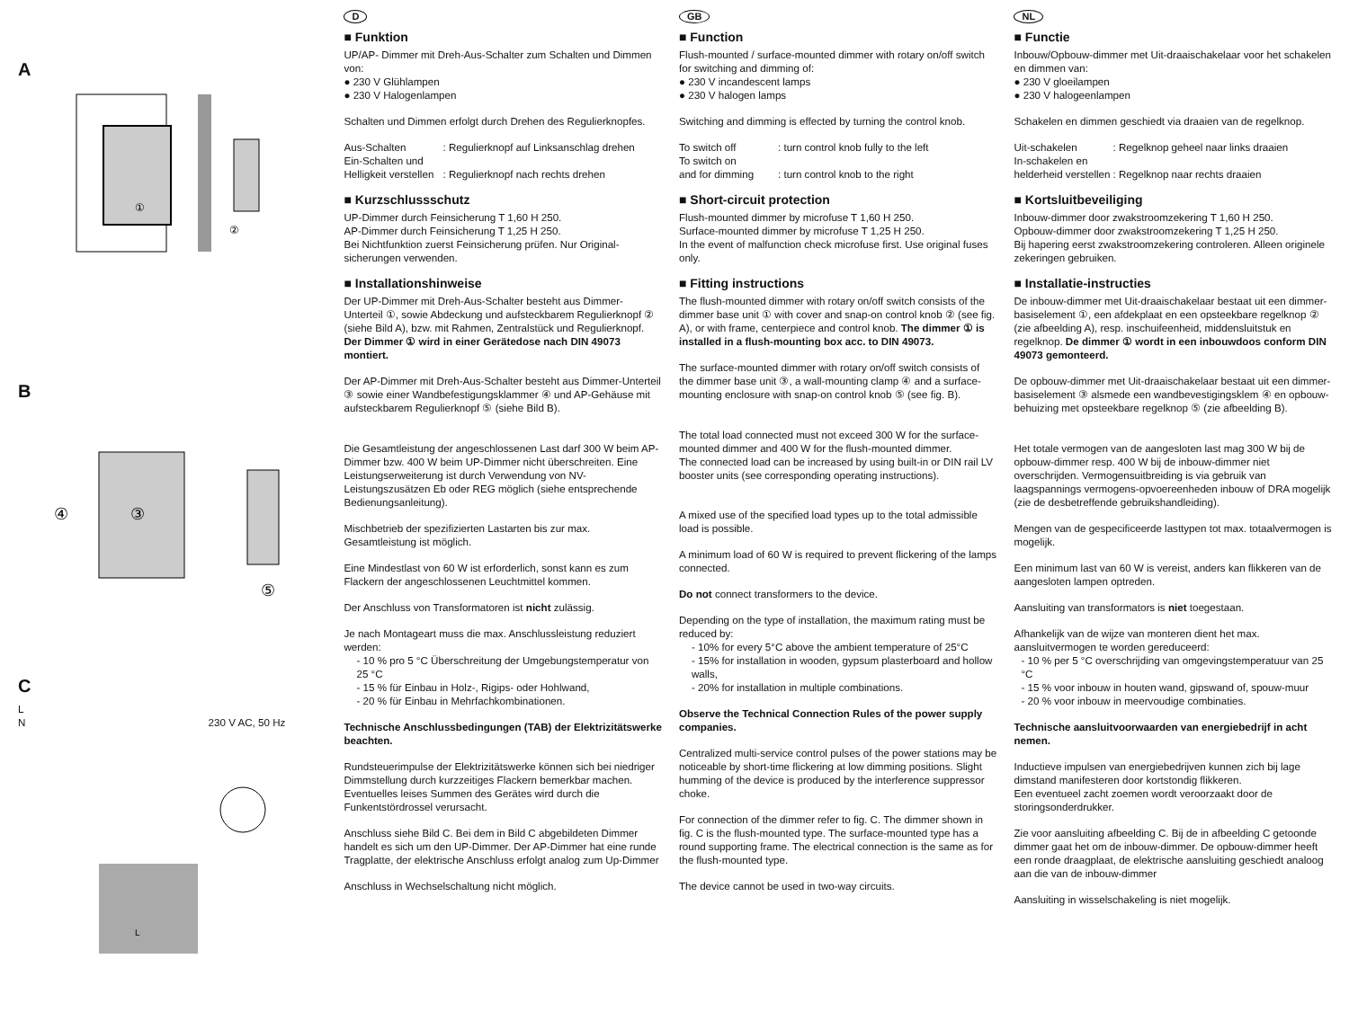A
①
②
B
③
④
⑤
C
L
N 230 V AC, 50 Hz
L
D
■ Funktion
UP/AP- Dimmer mit Dreh-Aus-Schalter zum Schalten und Dimmen von:
● 230 V Glühlampen
● 230 V Halogenlampen
Schalten und Dimmen erfolgt durch Drehen des Regulierknopfes.
Aus-Schalten : Regulierknopf auf Linksanschlag drehen
Ein-Schalten und
Helligkeit verstellen : Regulierknopf nach rechts drehen
■ Kurzschlussschutz
UP-Dimmer durch Feinsicherung T 1,60 H 250.
AP-Dimmer durch Feinsicherung T 1,25 H 250.
Bei Nichtfunktion zuerst Feinsicherung prüfen. Nur Original-sicherungen verwenden.
■ Installationshinweise
Der UP-Dimmer mit Dreh-Aus-Schalter besteht aus Dimmer-Unterteil ①, sowie Abdeckung und aufsteckbarem Regulierknopf ② (siehe Bild A), bzw. mit Rahmen, Zentralstück und Regulierknopf. Der Dimmer ① wird in einer Gerätedose nach DIN 49073 montiert.
Der AP-Dimmer mit Dreh-Aus-Schalter besteht aus Dimmer-Unterteil ③ sowie einer Wandbefestigungsklammer ④ und AP-Gehäuse mit aufsteckbarem Regulierknopf ⑤ (siehe Bild B).
Die Gesamtleistung der angeschlossenen Last darf 300 W beim AP-Dimmer bzw. 400 W beim UP-Dimmer nicht überschreiten. Eine Leistungserweiterung ist durch Verwendung von NV-Leistungszusätzen Eb oder REG möglich (siehe entsprechende Bedienungsanleitung).
Mischbetrieb der spezifizierten Lastarten bis zur max. Gesamtleistung ist möglich.
Eine Mindestlast von 60 W ist erforderlich, sonst kann es zum Flackern der angeschlossenen Leuchtmittel kommen.
Der Anschluss von Transformatoren ist nicht zulässig.
Je nach Montageart muss die max. Anschlussleistung reduziert werden:
- 10 % pro 5 °C Überschreitung der Umgebungstemperatur von 25 °C
- 15 % für Einbau in Holz-, Rigips- oder Hohlwand,
- 20 % für Einbau in Mehrfachkombinationen.
Technische Anschlussbedingungen (TAB) der Elektrizitätswerke beachten.
Rundsteuerimpulse der Elektrizitätswerke können sich bei niedriger Dimmstellung durch kurzzeitiges Flackern bemerkbar machen. Eventuelles leises Summen des Gerätes wird durch die Funkentstördrossel verursacht.
Anschluss siehe Bild C. Bei dem in Bild C abgebildeten Dimmer handelt es sich um den UP-Dimmer. Der AP-Dimmer hat eine runde Tragplatte, der elektrische Anschluss erfolgt analog zum Up-Dimmer
Anschluss in Wechselschaltung nicht möglich.
GB
■ Function
Flush-mounted / surface-mounted dimmer with rotary on/off switch for switching and dimming of:
● 230 V incandescent lamps
● 230 V halogen lamps
Switching and dimming is effected by turning the control knob.
To switch off : turn control knob fully to the left
To switch on
and for dimming : turn control knob to the right
■ Short-circuit protection
Flush-mounted dimmer by microfuse T 1,60 H 250.
Surface-mounted dimmer by microfuse T 1,25 H 250.
In the event of malfunction check microfuse first. Use original fuses only.
■ Fitting instructions
The flush-mounted dimmer with rotary on/off switch consists of the dimmer base unit ① with cover and snap-on control knob ② (see fig. A), or with frame, centerpiece and control knob. The dimmer ① is installed in a flush-mounting box acc. to DIN 49073.
The surface-mounted dimmer with rotary on/off switch consists of the dimmer base unit ③, a wall-mounting clamp ④ and a surface-mounting enclosure with snap-on control knob ⑤ (see fig. B).
The total load connected must not exceed 300 W for the surface-mounted dimmer and 400 W for the flush-mounted dimmer.
The connected load can be increased by using built-in or DIN rail LV booster units (see corresponding operating instructions).
A mixed use of the specified load types up to the total admissible load is possible.
A minimum load of 60 W is required to prevent flickering of the lamps connected.
Do not connect transformers to the device.
Depending on the type of installation, the maximum rating must be reduced by:
- 10% for every 5°C above the ambient temperature of 25°C
- 15% for installation in wooden, gypsum plasterboard and hollow walls,
- 20% for installation in multiple combinations.
Observe the Technical Connection Rules of the power supply companies.
Centralized multi-service control pulses of the power stations may be noticeable by short-time flickering at low dimming positions. Slight humming of the device is produced by the interference suppressor choke.
For connection of the dimmer refer to fig. C. The dimmer shown in fig. C is the flush-mounted type. The surface-mounted type has a round supporting frame. The electrical connection is the same as for the flush-mounted type.
The device cannot be used in two-way circuits.
NL
■ Functie
Inbouw/Opbouw-dimmer met Uit-draaischakelaar voor het schakelen en dimmen van:
● 230 V gloeilampen
● 230 V halogeenlampen
Schakelen en dimmen geschiedt via draaien van de regelknop.
Uit-schakelen : Regelknop geheel naar links draaien
In-schakelen en
helderheid verstellen : Regelknop naar rechts draaien
■ Kortsluitbeveiliging
Inbouw-dimmer door zwakstroomzekering T 1,60 H 250.
Opbouw-dimmer door zwakstroomzekering T 1,25 H 250.
Bij hapering eerst zwakstroomzekering controleren. Alleen originele zekeringen gebruiken.
■ Installatie-instructies
De inbouw-dimmer met Uit-draaischakelaar bestaat uit een dimmer-basiselement ①, een afdekplaat en een opsteekbare regelknop ② (zie afbeelding A), resp. inschuifeenheid, middensluitstuk en regelknop. De dimmer ① wordt in een inbouwdoos conform DIN 49073 gemonteerd.
De opbouw-dimmer met Uit-draaischakelaar bestaat uit een dimmer-basiselement ③ alsmede een wandbevestigingsklem ④ en opbouw-behuizing met opsteekbare regelknop ⑤ (zie afbeelding B).
Het totale vermogen van de aangesloten last mag 300 W bij de opbouw-dimmer resp. 400 W bij de inbouw-dimmer niet overschrijden. Vermogensuitbreiding is via gebruik van laagspannings vermogens-opvoereenheden inbouw of DRA mogelijk (zie de desbetreffende gebruikshandleiding).
Mengen van de gespecificeerde lasttypen tot max. totaalvermogen is mogelijk.
Een minimum last van 60 W is vereist, anders kan flikkeren van de aangesloten lampen optreden.
Aansluiting van transformators is niet toegestaan.
Afhankelijk van de wijze van monteren dient het max. aansluitvermogen te worden gereduceerd:
- 10 % per 5 °C overschrijding van omgevingstemperatuur van 25 °C
- 15 % voor inbouw in houten wand, gipswand of, spouw-muur
- 20 % voor inbouw in meervoudige combinaties.
Technische aansluitvoorwaarden van energiebedrijf in acht nemen.
Inductieve impulsen van energiebedrijven kunnen zich bij lage dimstand manifesteren door kortstondig flikkeren.
Een eventueel zacht zoemen wordt veroorzaakt door de storingsonderdrukker.
Zie voor aansluiting afbeelding C. Bij de in afbeelding C getoonde dimmer gaat het om de inbouw-dimmer. De opbouw-dimmer heeft een ronde draagplaat, de elektrische aansluiting geschiedt analoog aan die van de inbouw-dimmer
Aansluiting in wisselschakeling is niet mogelijk.